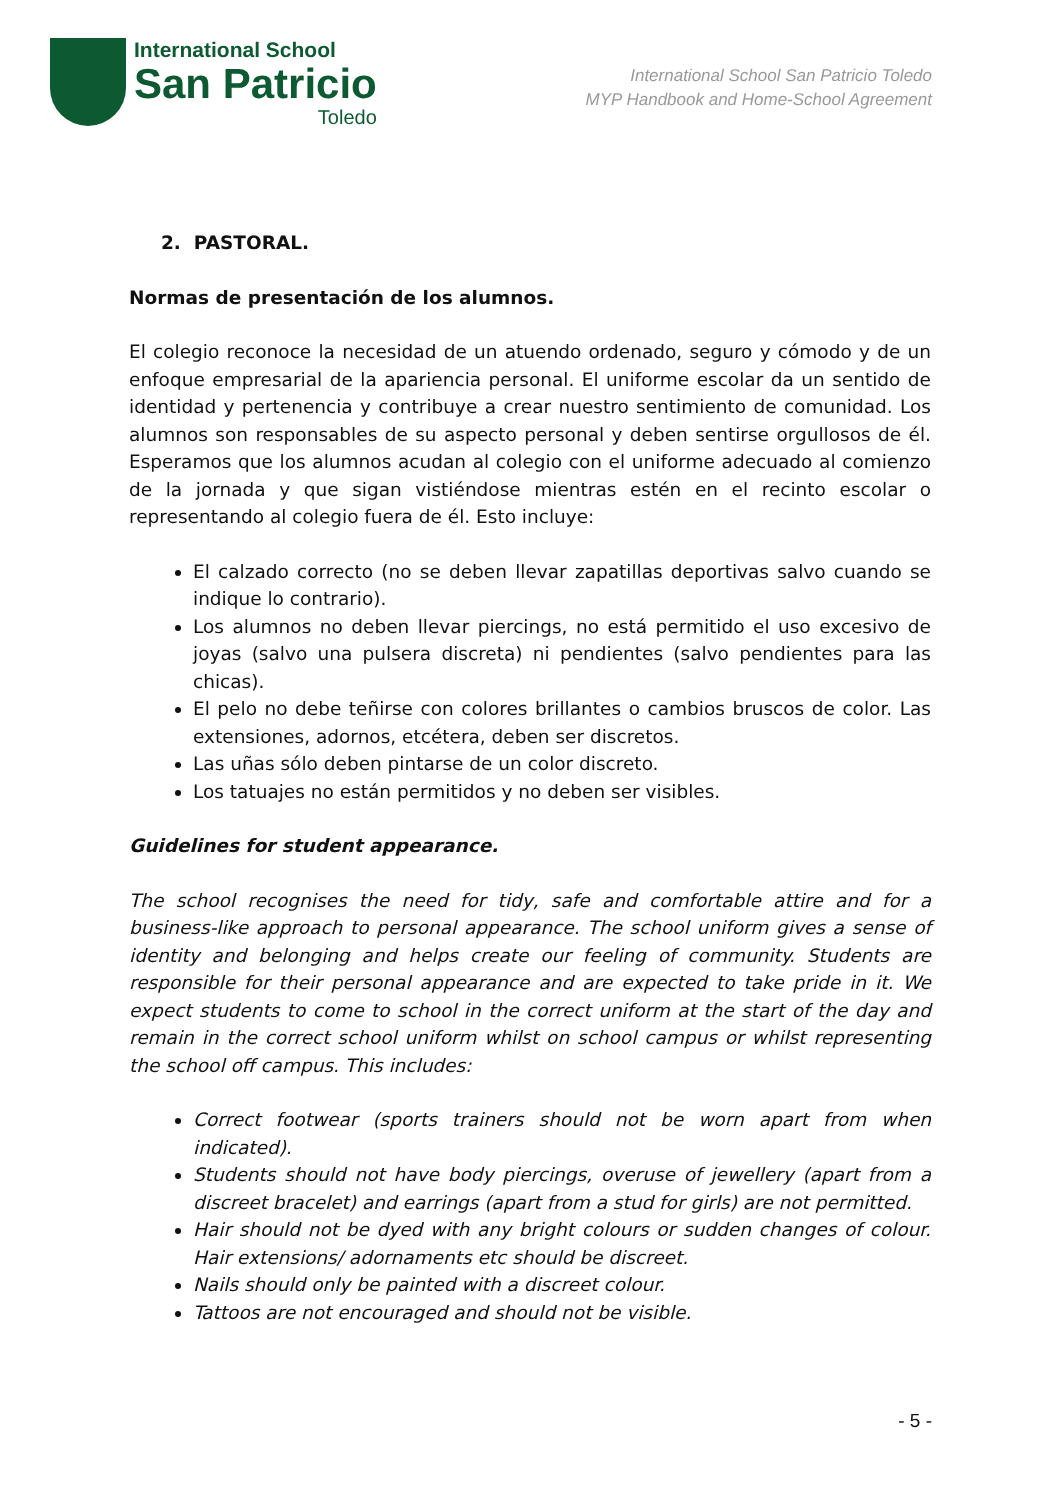International School
San Patricio
Toledo
International School San Patricio Toledo
MYP Handbook and Home-School Agreement
2. PASTORAL.
Normas de presentación de los alumnos.
El colegio reconoce la necesidad de un atuendo ordenado, seguro y cómodo y de un enfoque empresarial de la apariencia personal. El uniforme escolar da un sentido de identidad y pertenencia y contribuye a crear nuestro sentimiento de comunidad. Los alumnos son responsables de su aspecto personal y deben sentirse orgullosos de él. Esperamos que los alumnos acudan al colegio con el uniforme adecuado al comienzo de la jornada y que sigan vistiéndose mientras estén en el recinto escolar o representando al colegio fuera de él. Esto incluye:
El calzado correcto (no se deben llevar zapatillas deportivas salvo cuando se indique lo contrario).
Los alumnos no deben llevar piercings, no está permitido el uso excesivo de joyas (salvo una pulsera discreta) ni pendientes (salvo pendientes para las chicas).
El pelo no debe teñirse con colores brillantes o cambios bruscos de color. Las extensiones, adornos, etcétera, deben ser discretos.
Las uñas sólo deben pintarse de un color discreto.
Los tatuajes no están permitidos y no deben ser visibles.
Guidelines for student appearance.
The school recognises the need for tidy, safe and comfortable attire and for a business-like approach to personal appearance. The school uniform gives a sense of identity and belonging and helps create our feeling of community. Students are responsible for their personal appearance and are expected to take pride in it. We expect students to come to school in the correct uniform at the start of the day and remain in the correct school uniform whilst on school campus or whilst representing the school off campus. This includes:
Correct footwear (sports trainers should not be worn apart from when indicated).
Students should not have body piercings, overuse of jewellery (apart from a discreet bracelet) and earrings (apart from a stud for girls) are not permitted.
Hair should not be dyed with any bright colours or sudden changes of colour. Hair extensions/ adornaments etc should be discreet.
Nails should only be painted with a discreet colour.
Tattoos are not encouraged and should not be visible.
- 5 -